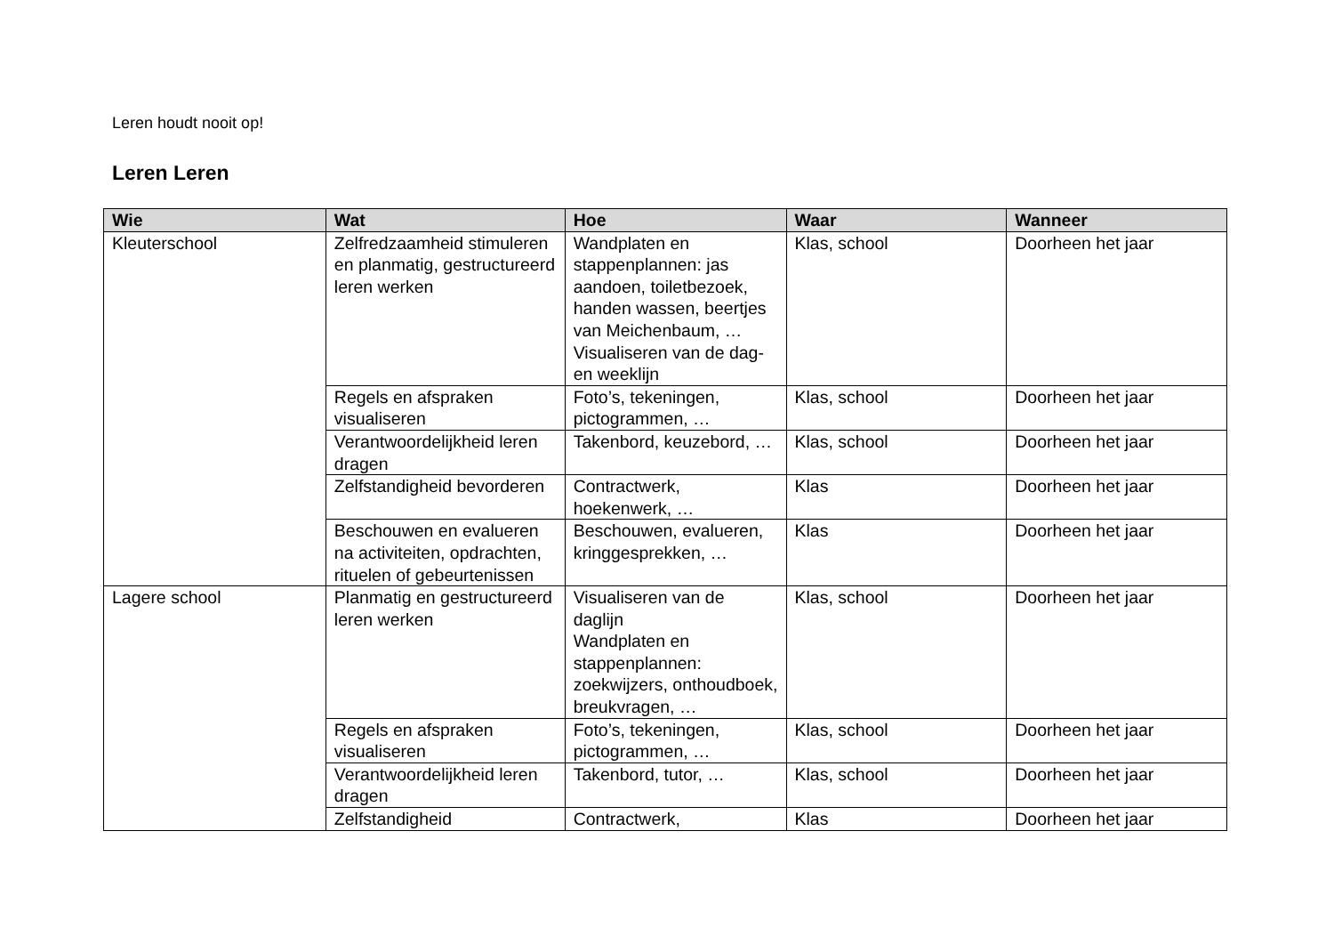Leren houdt nooit op!
Leren Leren
| Wie | Wat | Hoe | Waar | Wanneer |
| --- | --- | --- | --- | --- |
| Kleuterschool | Zelfredzaamheid stimuleren en planmatig, gestructureerd leren werken | Wandplaten en stappenplannen: jas aandoen, toiletbezoek, handen wassen, beertjes van Meichenbaum, … Visualiseren van de dag- en weeklijn | Klas, school | Doorheen het jaar |
| | Regels en afspraken visualiseren | Foto’s, tekeningen, pictogrammen, … | Klas, school | Doorheen het jaar |
| | Verantwoordelijkheid leren dragen | Takenbord, keuzebord, … | Klas, school | Doorheen het jaar |
| | Zelfstandigheid bevorderen | Contractwerk, hoekenwerk, … | Klas | Doorheen het jaar |
| | Beschouwen en evalueren na activiteiten, opdrachten, rituelen of gebeurtenissen | Beschouwen, evalueren, kringgesprekken, … | Klas | Doorheen het jaar |
| Lagere school | Planmatig en gestructureerd leren werken | Visualiseren van de daglijn Wandplaten en stappenplannen: zoekwijzers, onthoudboek, breukvragen, … | Klas, school | Doorheen het jaar |
| | Regels en afspraken visualiseren | Foto’s, tekeningen, pictogrammen, … | Klas, school | Doorheen het jaar |
| | Verantwoordelijkheid leren dragen | Takenbord, tutor, … | Klas, school | Doorheen het jaar |
| | Zelfstandigheid | Contractwerk, | Klas | Doorheen het jaar |